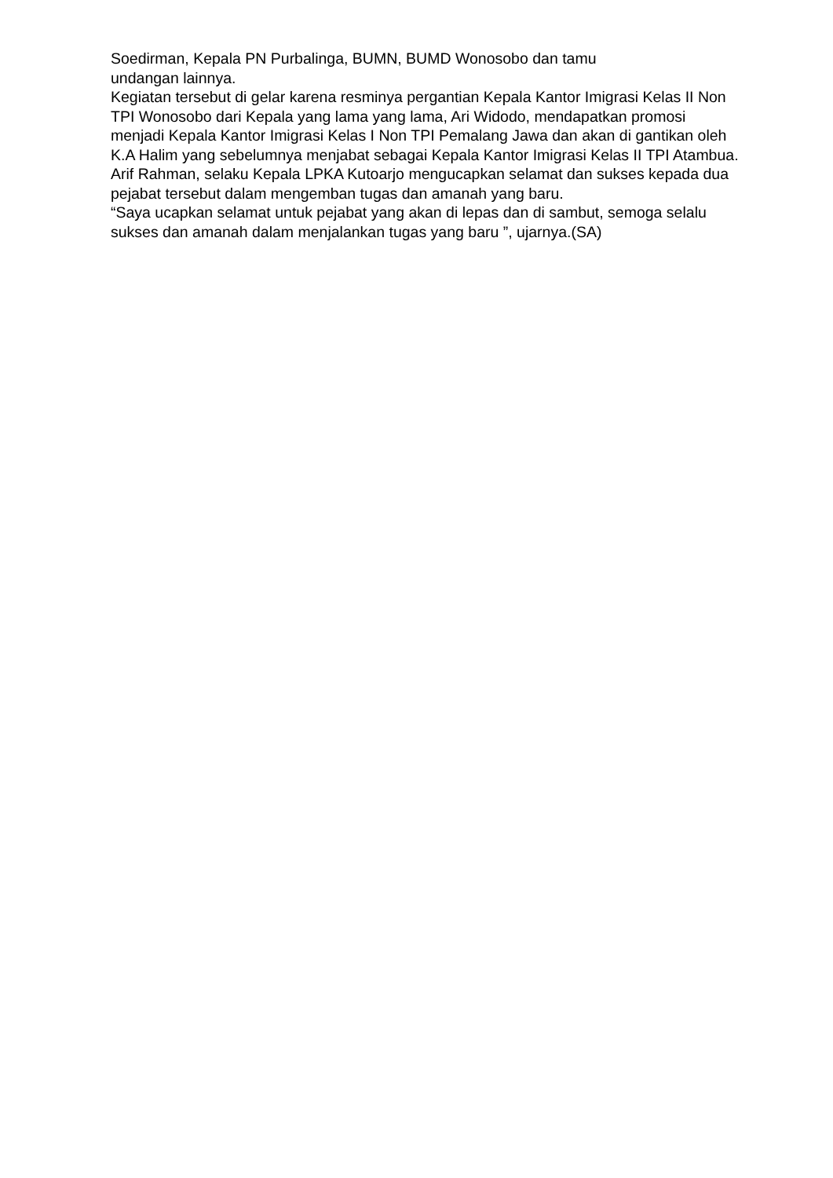Soedirman, Kepala PN Purbalinga, BUMN, BUMD Wonosobo dan tamu
undangan lainnya.
Kegiatan tersebut di gelar karena resminya pergantian Kepala Kantor Imigrasi Kelas II Non TPI Wonosobo dari Kepala yang lama yang lama, Ari Widodo, mendapatkan promosi menjadi Kepala Kantor Imigrasi Kelas I Non TPI Pemalang Jawa dan akan di gantikan oleh K.A Halim yang sebelumnya menjabat sebagai Kepala Kantor Imigrasi Kelas II TPI Atambua.
Arif Rahman, selaku Kepala LPKA Kutoarjo mengucapkan selamat dan sukses kepada dua pejabat tersebut dalam mengemban tugas dan amanah yang baru.
“Saya ucapkan selamat untuk pejabat yang akan di lepas dan di sambut, semoga selalu sukses dan amanah dalam menjalankan tugas yang baru ”, ujarnya.(SA)